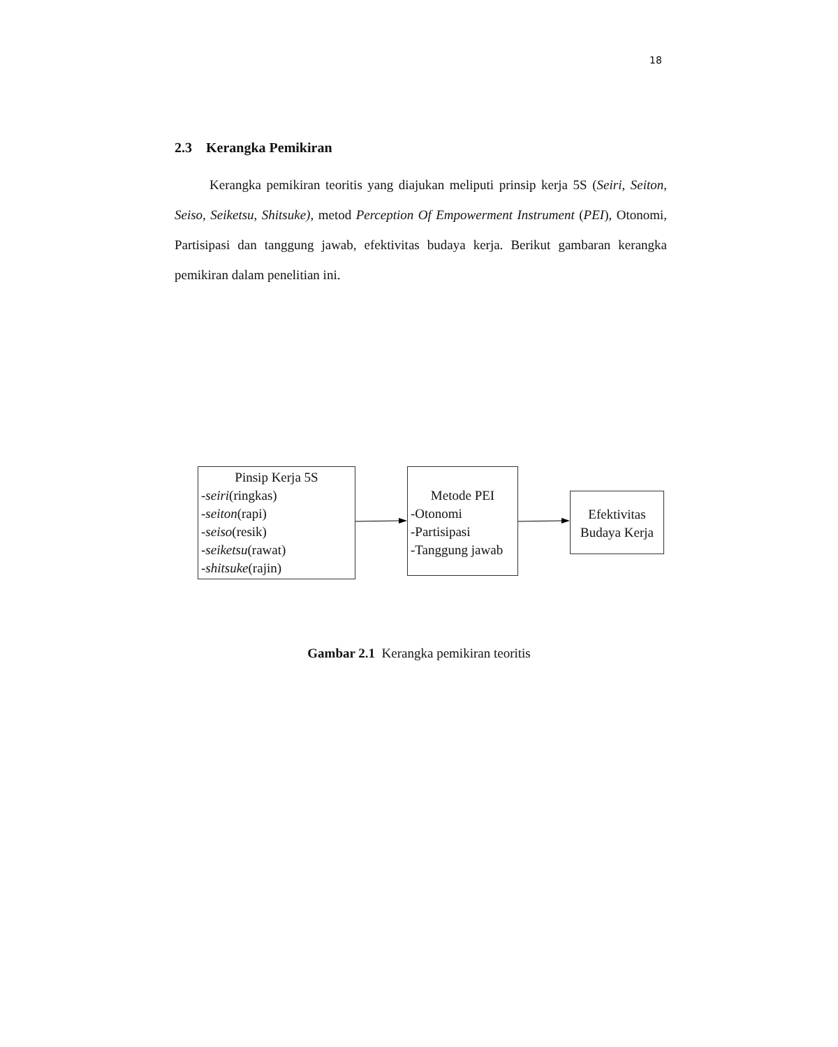18
2.3 Kerangka Pemikiran
Kerangka pemikiran teoritis yang diajukan meliputi prinsip kerja 5S (Seiri, Seiton, Seiso, Seiketsu, Shitsuke), metod Perception Of Empowerment Instrument (PEI), Otonomi, Partisipasi dan tanggung jawab, efektivitas budaya kerja. Berikut gambaran kerangka pemikiran dalam penelitian ini.
Pinsip Kerja 5S
-seiri(ringkas)
-seiton(rapi)
-seiso(resik)
-seiketsu(rawat)
-shitsuke(rajin)
Metode PEI
-Otonomi
-Partisipasi
-Tanggung jawab
Efektivitas Budaya Kerja
Gambar 2.1 Kerangka pemikiran teoritis